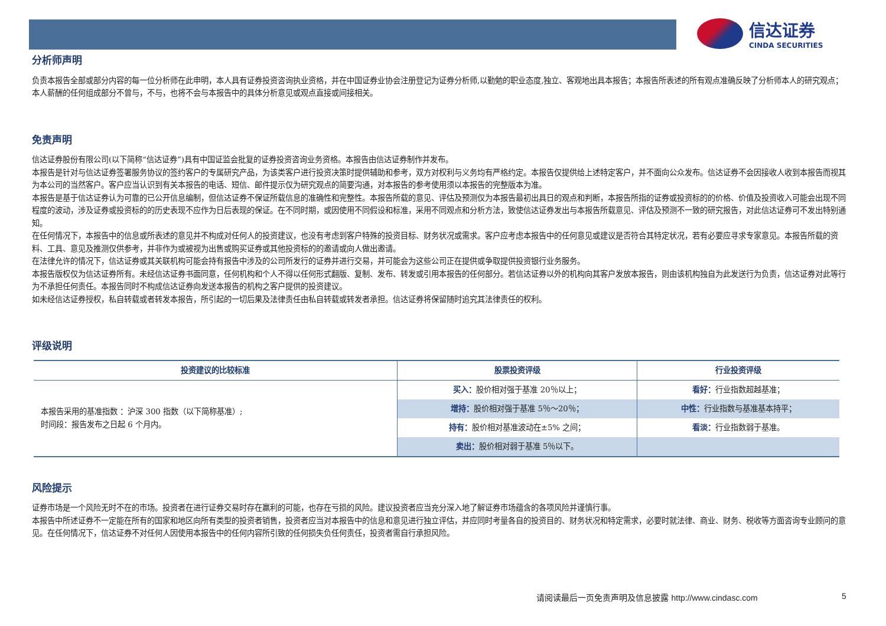信达证券
CINDA SECURITIES
分析师声明
负责本报告全部或部分内容的每一位分析师在此申明，本人具有证券投资咨询执业资格，并在中国证券业协会注册登记为证券分析师,以勤勉的职业态度,独立、客观地出具本报告；本报告所表述的所有观点准确反映了分析师本人的研究观点；本人薪酬的任何组成部分不曾与，不与，也将不会与本报告中的具体分析意见或观点直接或间接相关。
免责声明
信达证券股份有限公司(以下简称“信达证券”)具有中国证监会批复的证券投资咨询业务资格。本报告由信达证券制作并发布。
本报告是针对与信达证券签署服务协议的签约客户的专属研究产品，为该类客户进行投资决策时提供辅助和参考，双方对权利与义务均有严格约定。本报告仅提供给上述特定客户，并不面向公众发布。信达证券不会因接收人收到本报告而视其为本公司的当然客户。客户应当认识到有关本报告的电话、短信、邮件提示仅为研究观点的简要沟通，对本报告的参考使用须以本报告的完整版本为准。
本报告是基于信达证券认为可靠的已公开信息编制，但信达证券不保证所载信息的准确性和完整性。本报告所载的意见、评估及预测仅为本报告最初出具日的观点和判断，本报告所指的证券或投资标的的价格、价值及投资收入可能会出现不同程度的波动，涉及证券或投资标的的历史表现不应作为日后表现的保证。在不同时期，或因使用不同假设和标准，采用不同观点和分析方法，致使信达证券发出与本报告所载意见、评估及预测不一致的研究报告，对此信达证券可不发出特别通知。
在任何情况下，本报告中的信息或所表述的意见并不构成对任何人的投资建议，也没有考虑到客户特殊的投资目标、财务状况或需求。客户应考虑本报告中的任何意见或建议是否符合其特定状况，若有必要应寻求专家意见。本报告所载的资料、工具、意见及推测仅供参考，并非作为或被视为出售或购买证券或其他投资标的的邀请或向人做出邀请。
在法律允许的情况下，信达证券或其关联机构可能会持有报告中涉及的公司所发行的证券并进行交易，并可能会为这些公司正在提供或争取提供投资银行业务服务。
本报告版权仅为信达证券所有。未经信达证券书面同意，任何机构和个人不得以任何形式翻版、复制、发布、转发或引用本报告的任何部分。若信达证券以外的机构向其客户发放本报告，则由该机构独自为此发送行为负责，信达证券对此等行为不承担任何责任。本报告同时不构成信达证券向发送本报告的机构之客户提供的投资建议。
如未经信达证券授权，私自转载或者转发本报告，所引起的一切后果及法律责任由私自转载或转发者承担。信达证券将保留随时追究其法律责任的权利。
评级说明
| 投资建议的比较标准 | 股票投资评级 | 行业投资评级 |
| --- | --- | --- |
| 本报告采用的基准指数 ：沪深 300 指数（以下简称基准）; 时间段：报告发布之日起 6 个月内。 | 买入： 股价相对强于基准 20％以上； | 看好： 行业指数超越基准； |
| | 增持： 股价相对强于基准 5％～20％； | 中性： 行业指数与基准基本持平； |
| | 持有： 股价相对基准波动在±5% 之间； | 看淡： 行业指数弱于基准。 |
| | 卖出： 股价相对弱于基准 5％以下。 | |
风险提示
证券市场是一个风险无时不在的市场。投资者在进行证券交易时存在赢利的可能，也存在亏损的风险。建议投资者应当充分深入地了解证券市场蕴含的各项风险并谨慎行事。
本报告中所述证券不一定能在所有的国家和地区向所有类型的投资者销售，投资者应当对本报告中的信息和意见进行独立评估，并应同时考量各自的投资目的、财务状况和特定需求，必要时就法律、商业、财务、税收等方面咨询专业顾问的意见。在任何情况下，信达证券不对任何人因使用本报告中的任何内容所引致的任何损失负任何责任，投资者需自行承担风险。
请阅读最后一页免责声明及信息披露 http://www.cindasc.com
5